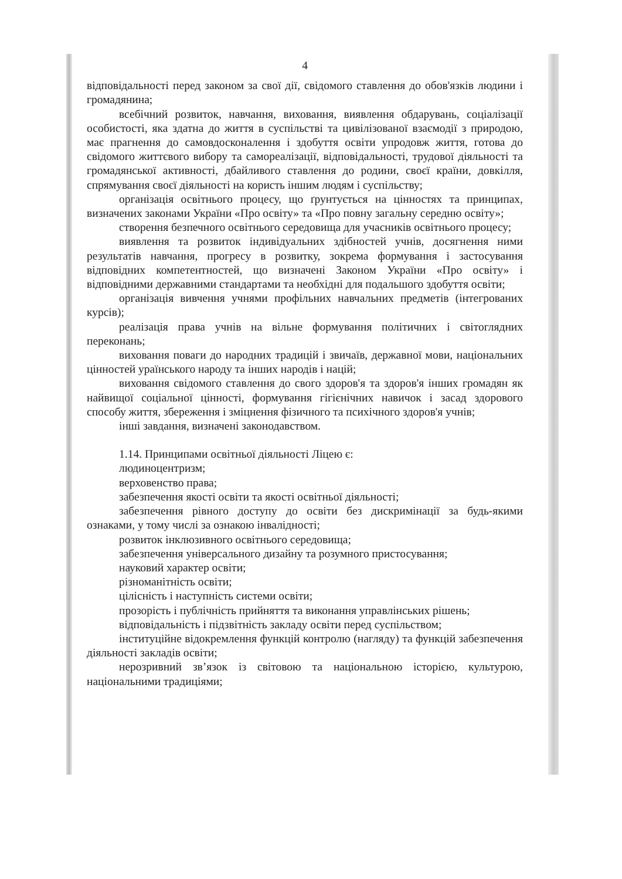4
відповідальності перед законом за свої дії, свідомого ставлення до обов'язків людини і громадянина;
всебічний розвиток, навчання, виховання, виявлення обдарувань, соціалізації особистості, яка здатна до життя в суспільстві та цивілізованої взаємодії з природою, має прагнення до самовдосконалення і здобуття освіти упродовж життя, готова до свідомого життєвого вибору та самореалізації, відповідальності, трудової діяльності та громадянської активності, дбайливого ставлення до родини, своєї країни, довкілля, спрямування своєї діяльності на користь іншим людям і суспільству;
організація освітнього процесу, що ґрунтується на цінностях та принципах, визначених законами України «Про освіту» та «Про повну загальну середню освіту»;
створення безпечного освітнього середовища для учасників освітнього процесу;
виявлення та розвиток індивідуальних здібностей учнів, досягнення ними результатів навчання, прогресу в розвитку, зокрема формування і застосування відповідних компетентностей, що визначені Законом України «Про освіту» і відповідними державними стандартами та необхідні для подальшого здобуття освіти;
організація вивчення учнями профільних навчальних предметів (інтегрованих курсів);
реалізація права учнів на вільне формування політичних і світоглядних переконань;
виховання поваги до народних традицій і звичаїв, державної мови, національних цінностей ураїнського народу та інших народів і націй;
виховання свідомого ставлення до свого здоров'я та здоров'я інших громадян як найвищої соціальної цінності, формування гігієнічних навичок і засад здорового способу життя, збереження і зміцнення фізичного та психічного здоров'я учнів;
інші завдання, визначені законодавством.
1.14. Принципами освітньої діяльності Ліцею є:
людиноцентризм;
верховенство права;
забезпечення якості освіти та якості освітньої діяльності;
забезпечення рівного доступу до освіти без дискримінації за будь-якими ознаками, у тому числі за ознакою інвалідності;
розвиток інклюзивного освітнього середовища;
забезпечення універсального дизайну та розумного пристосування;
науковий характер освіти;
різноманітність освіти;
цілісність і наступність системи освіти;
прозорість і публічність прийняття та виконання управлінських рішень;
відповідальність і підзвітність закладу освіти перед суспільством;
інституційне відокремлення функцій контролю (нагляду) та функцій забезпечення діяльності закладів освіти;
нерозривний зв’язок із світовою та національною історією, культурою, національними традиціями;